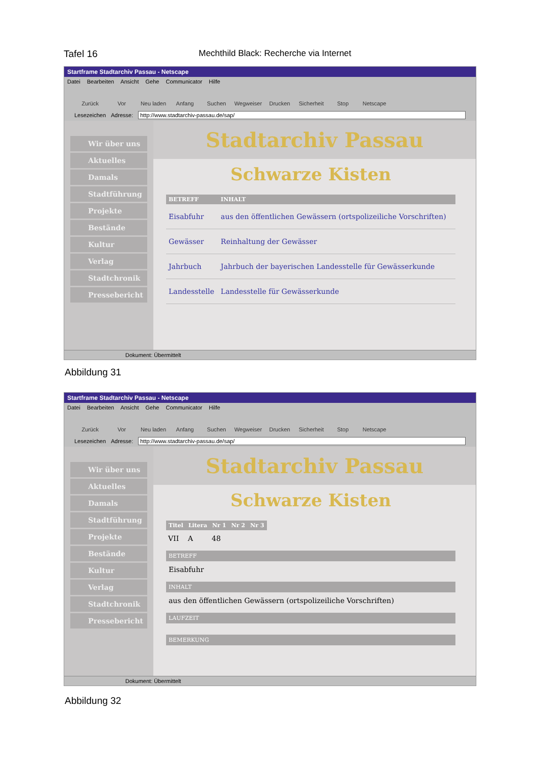Tafel 16 Mechthild Black: Recherche via Internet
Startframe Stadtarchiv Passau - Netscape
Datei Bearbeiten Ansicht Gehe Communicator Hilfe
Zurück Vor Neu laden Anfang Suchen Wegweiser Drucken Sicherheit Stop Netscape
Lesezeichen Adresse: http://www.stadtarchiv-passau.de/sap/
Wir über uns
Aktuelles
Damals
Stadtführung
Projekte
Bestände
Kultur
Verlag
Stadtchronik
Pressebericht
Stadtarchiv Passau
Schwarze Kisten
| BETREFF | INHALT |
| --- | --- |
| Eisabfuhr | aus den öffentlichen Gewässern (ortspolizeiliche Vorschriften) |
| Gewässer | Reinhaltung der Gewässer |
| Jahrbuch | Jahrbuch der bayerischen Landesstelle für Gewässerkunde |
| Landesstelle | Landesstelle für Gewässerkunde |
Dokument: Übermittelt
Abbildung 31
Startframe Stadtarchiv Passau - Netscape
Datei Bearbeiten Ansicht Gehe Communicator Hilfe
Zurück Vor Neu laden Anfang Suchen Wegweiser Drucken Sicherheit Stop Netscape
Lesezeichen Adresse: http://www.stadtarchiv-passau.de/sap/
Wir über uns
Aktuelles
Damals
Stadtführung
Projekte
Bestände
Kultur
Verlag
Stadtchronik
Pressebericht
Stadtarchiv Passau
Schwarze Kisten
| Titel | Litera | Nr 1 | Nr 2 | Nr 3 |
| --- | --- | --- | --- | --- |
| VII | A | 48 | | |
BETREFF
Eisabfuhr
INHALT
aus den öffentlichen Gewässern (ortspolizeiliche Vorschriften)
LAUFZEIT
BEMERKUNG
Dokument: Übermittelt
Abbildung 32